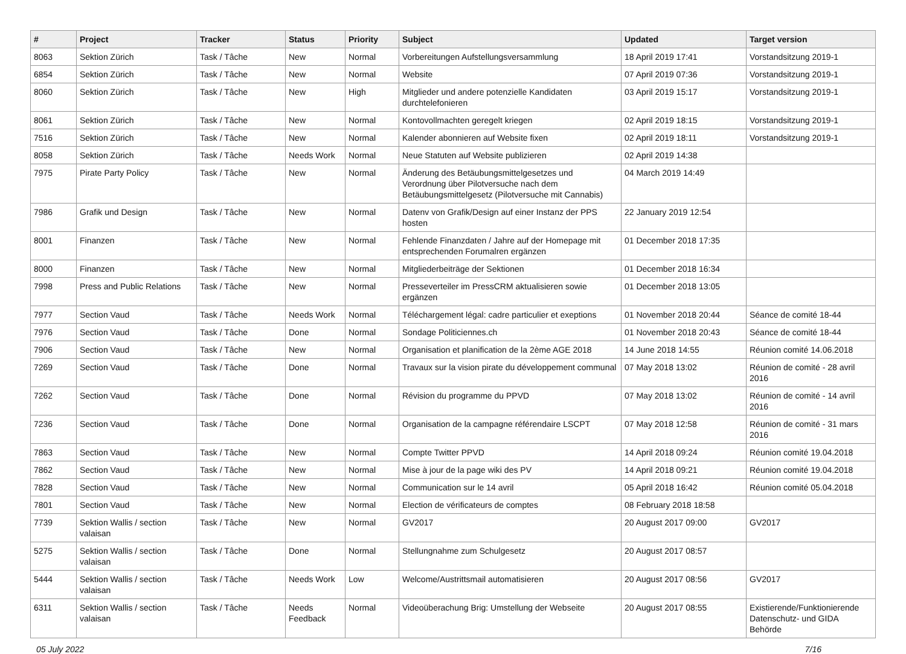| # | Project | Tracker | Status | Priority | Subject | Updated | Target version |
| --- | --- | --- | --- | --- | --- | --- | --- |
| 8063 | Sektion Zürich | Task / Tâche | New | Normal | Vorbereitungen Aufstellungsversammlung | 18 April 2019 17:41 | Vorstandsitzung 2019-1 |
| 6854 | Sektion Zürich | Task / Tâche | New | Normal | Website | 07 April 2019 07:36 | Vorstandsitzung 2019-1 |
| 8060 | Sektion Zürich | Task / Tâche | New | High | Mitglieder und andere potenzielle Kandidaten durchtelefonieren | 03 April 2019 15:17 | Vorstandsitzung 2019-1 |
| 8061 | Sektion Zürich | Task / Tâche | New | Normal | Kontovollmachten geregelt kriegen | 02 April 2019 18:15 | Vorstandsitzung 2019-1 |
| 7516 | Sektion Zürich | Task / Tâche | New | Normal | Kalender abonnieren auf Website fixen | 02 April 2019 18:11 | Vorstandsitzung 2019-1 |
| 8058 | Sektion Zürich | Task / Tâche | Needs Work | Normal | Neue Statuten auf Website publizieren | 02 April 2019 14:38 | |
| 7975 | Pirate Party Policy | Task / Tâche | New | Normal | Änderung des Betäubungsmittelgesetzes und Verordnung über Pilotversuche nach dem Betäubungsmittelgesetz (Pilotversuche mit Cannabis) | 04 March 2019 14:49 | |
| 7986 | Grafik und Design | Task / Tâche | New | Normal | Datenv von Grafik/Design auf einer Instanz der PPS hosten | 22 January 2019 12:54 | |
| 8001 | Finanzen | Task / Tâche | New | Normal | Fehlende Finanzdaten / Jahre auf der Homepage mit entsprechenden Forumalren ergänzen | 01 December 2018 17:35 | |
| 8000 | Finanzen | Task / Tâche | New | Normal | Mitgliederbeiträge der Sektionen | 01 December 2018 16:34 | |
| 7998 | Press and Public Relations | Task / Tâche | New | Normal | Presseverteiler im PressCRM aktualisieren sowie ergänzen | 01 December 2018 13:05 | |
| 7977 | Section Vaud | Task / Tâche | Needs Work | Normal | Téléchargement légal: cadre particulier et exeptions | 01 November 2018 20:44 | Séance de comité 18-44 |
| 7976 | Section Vaud | Task / Tâche | Done | Normal | Sondage Politiciennes.ch | 01 November 2018 20:43 | Séance de comité 18-44 |
| 7906 | Section Vaud | Task / Tâche | New | Normal | Organisation et planification de la 2ème AGE 2018 | 14 June 2018 14:55 | Réunion comité 14.06.2018 |
| 7269 | Section Vaud | Task / Tâche | Done | Normal | Travaux sur la vision pirate du développement communal | 07 May 2018 13:02 | Réunion de comité - 28 avril 2016 |
| 7262 | Section Vaud | Task / Tâche | Done | Normal | Révision du programme du PPVD | 07 May 2018 13:02 | Réunion de comité - 14 avril 2016 |
| 7236 | Section Vaud | Task / Tâche | Done | Normal | Organisation de la campagne référendaire LSCPT | 07 May 2018 12:58 | Réunion de comité - 31 mars 2016 |
| 7863 | Section Vaud | Task / Tâche | New | Normal | Compte Twitter PPVD | 14 April 2018 09:24 | Réunion comité 19.04.2018 |
| 7862 | Section Vaud | Task / Tâche | New | Normal | Mise à jour de la page wiki des PV | 14 April 2018 09:21 | Réunion comité 19.04.2018 |
| 7828 | Section Vaud | Task / Tâche | New | Normal | Communication sur le 14 avril | 05 April 2018 16:42 | Réunion comité 05.04.2018 |
| 7801 | Section Vaud | Task / Tâche | New | Normal | Election de vérificateurs de comptes | 08 February 2018 18:58 | |
| 7739 | Sektion Wallis / section valaisan | Task / Tâche | New | Normal | GV2017 | 20 August 2017 09:00 | GV2017 |
| 5275 | Sektion Wallis / section valaisan | Task / Tâche | Done | Normal | Stellungnahme zum Schulgesetz | 20 August 2017 08:57 | |
| 5444 | Sektion Wallis / section valaisan | Task / Tâche | Needs Work | Low | Welcome/Austrittsmail automatisieren | 20 August 2017 08:56 | GV2017 |
| 6311 | Sektion Wallis / section valaisan | Task / Tâche | Needs Feedback | Normal | Videoüberachung Brig: Umstellung der Webseite | 20 August 2017 08:55 | Existierende/Funktionierende Datenschutz- und GIDA Behörde |
05 July 2022 7/16